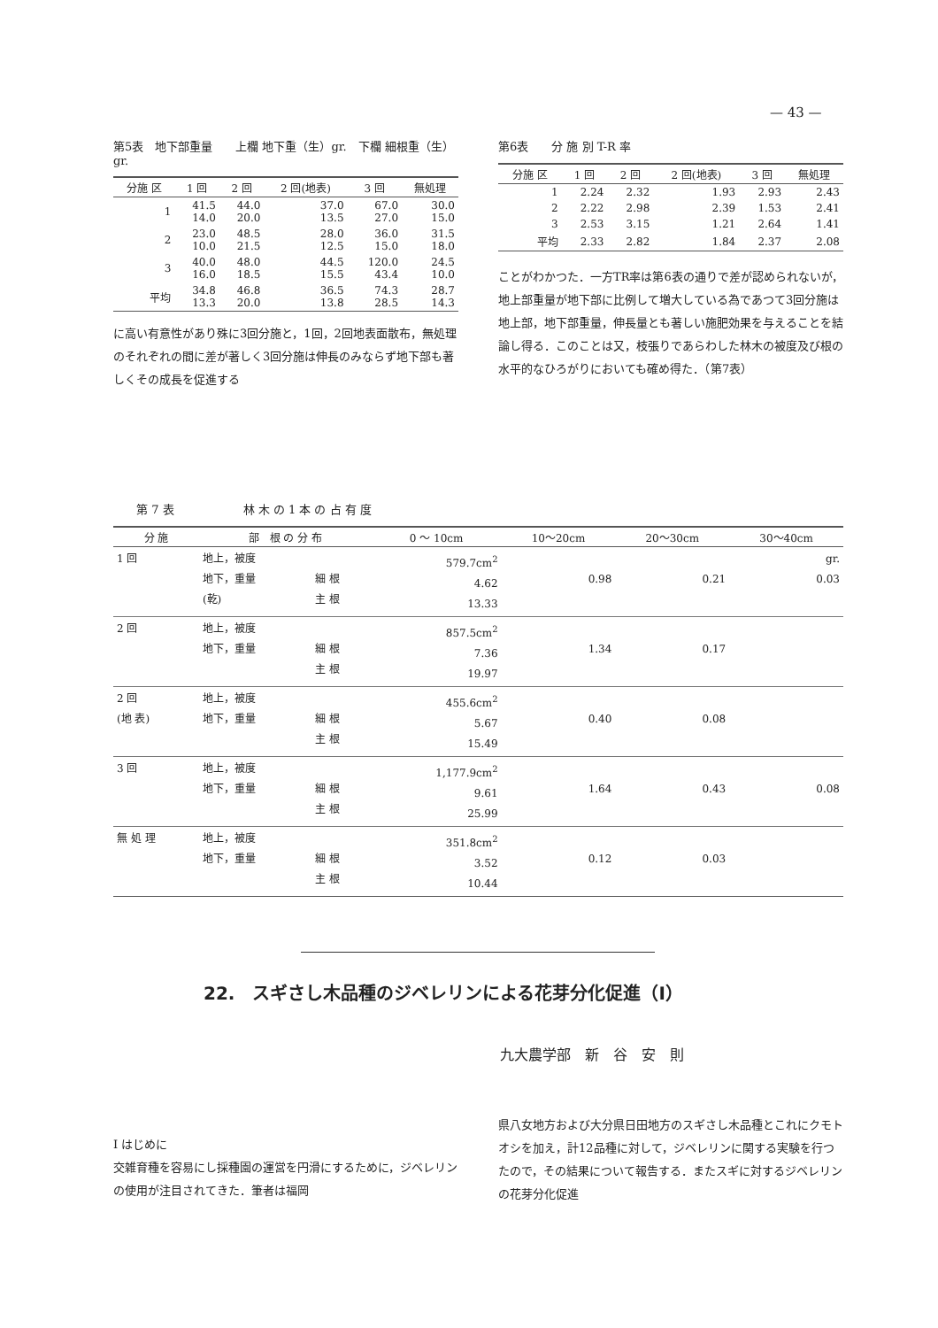— 43 —
第5表　地下部重量　　上欄 地下重（生）gr.　下欄 細根重（生）gr.
| 分施 区 | 1 回 | 2 回 | 2 回(地表) | 3 回 | 無処理 |
| --- | --- | --- | --- | --- | --- |
| 1 | 41.5 14.0 | 44.0 20.0 | 37.0 13.5 | 67.0 27.0 | 30.0 15.0 |
| 2 | 23.0 10.0 | 48.5 21.5 | 28.0 12.5 | 36.0 15.0 | 31.5 18.0 |
| 3 | 40.0 16.0 | 48.0 18.5 | 44.5 15.5 | 120.0 43.4 | 24.5 10.0 |
| 平均 | 34.8 13.3 | 46.8 20.0 | 36.5 13.8 | 74.3 28.5 | 28.7 14.3 |
に高い有意性があり殊に3回分施と，1回，2回地表面散布，無処理のそれぞれの間に差が著しく3回分施は伸長のみならず地下部も著しくその成長を促進する
第6表　　分 施 別 T-R 率
| 分施 区 | 1 回 | 2 回 | 2 回(地表) | 3 回 | 無処理 |
| --- | --- | --- | --- | --- | --- |
| 1 | 2.24 | 2.32 | 1.93 | 2.93 | 2.43 |
| 2 | 2.22 | 2.98 | 2.39 | 1.53 | 2.41 |
| 3 | 2.53 | 3.15 | 1.21 | 2.64 | 1.41 |
| 平均 | 2.33 | 2.82 | 1.84 | 2.37 | 2.08 |
ことがわかつた．一方TR率は第6表の通りで差が認められないが，地上部重量が地下部に比例して増大している為であつて3回分施は地上部，地下部重量，伸長量とも著しい施肥効果を与えることを結論し得る．このことは又，枝張りであらわした林木の被度及び根の水平的なひろがりにおいても確め得た．（第7表）
　　第 7 表　　　　　　林 木 の 1 本 の 占 有 度
| 分 施 | 部 根 の 分 布 | | 0 ～ 10cm | 10～20cm | 20～30cm | 30～40cm |
| --- | --- | --- | --- | --- | --- | --- |
| 1 回 | 地上，被度 地下，重量 (乾) | 細 根 主 根 | 579.7cm<sup>2</sup> 4.62 13.33 | 0.98 | 0.21 | gr. 0.03 |
| 2 回 | 地上，被度 地下，重量 | 細 根 主 根 | 857.5cm<sup>2</sup> 7.36 19.97 | 1.34 | 0.17 | |
| 2 回 (地 表) | 地上，被度 地下，重量 | 細 根 主 根 | 455.6cm<sup>2</sup> 5.67 15.49 | 0.40 | 0.08 | |
| 3 回 | 地上，被度 地下，重量 | 細 根 主 根 | 1,177.9cm<sup>2</sup> 9.61 25.99 | 1.64 | 0.43 | 0.08 |
| 無 処 理 | 地上，被度 地下，重量 | 細 根 主 根 | 351.8cm<sup>2</sup> 3.52 10.44 | 0.12 | 0.03 | |
22.　スギさし木品種のジベレリンによる花芽分化促進（Ⅰ）
九大農学部　新　谷　安　則
Ⅰ はじめに
交雑育種を容易にし採種園の運営を円滑にするために，ジベレリンの使用が注目されてきた．筆者は福岡
県八女地方および大分県日田地方のスギさし木品種とこれにクモトオシを加え，計12品種に対して，ジベレリンに関する実験を行つたので，その結果について報告する．またスギに対するジベレリンの花芽分化促進